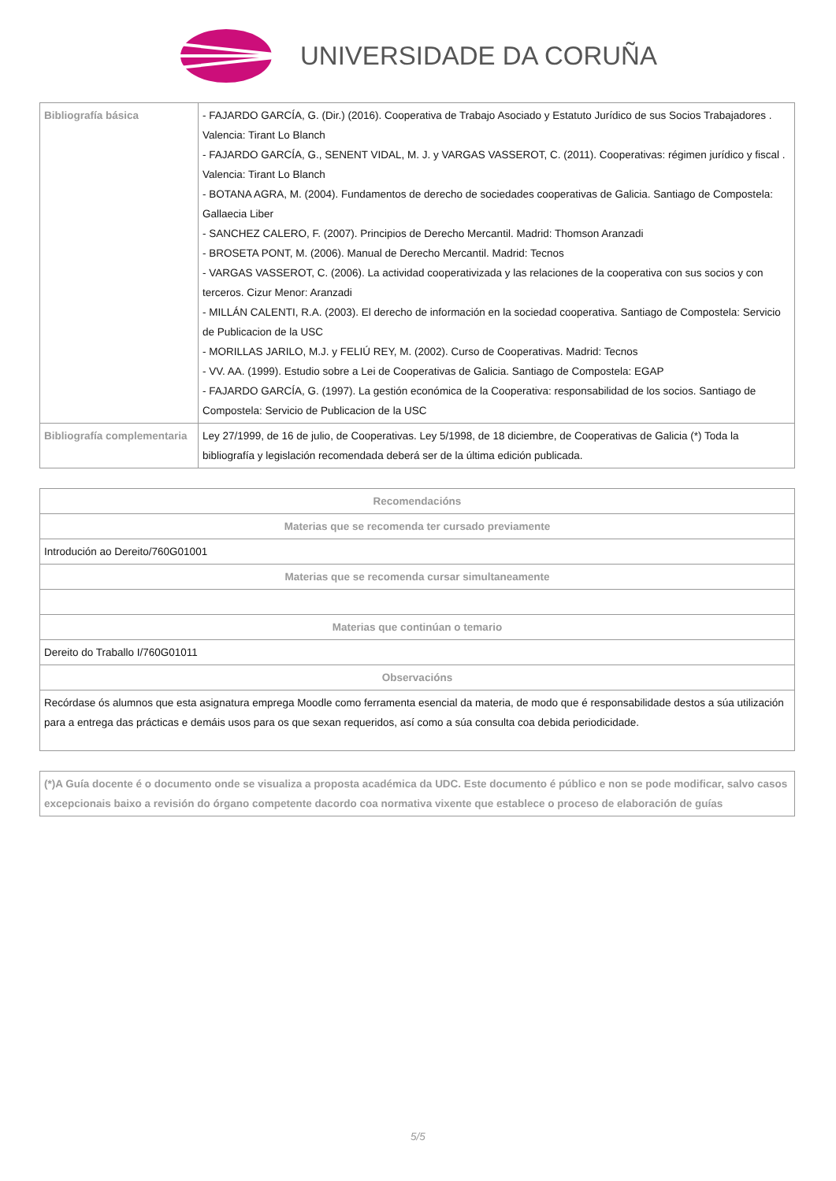UNIVERSIDADE DA CORUÑA
| Bibliografía básica | - FAJARDO GARCÍA, G. (Dir.) (2016). Cooperativa de Trabajo Asociado y Estatuto Jurídico de sus Socios Trabajadores . Valencia: Tirant Lo Blanch - FAJARDO GARCÍA, G., SENENT VIDAL, M. J. y VARGAS VASSEROT, C. (2011). Cooperativas: régimen jurídico y fiscal . Valencia: Tirant Lo Blanch - BOTANA AGRA, M. (2004). Fundamentos de derecho de sociedades cooperativas de Galicia. Santiago de Compostela: Gallaecia Liber - SANCHEZ CALERO, F. (2007). Principios de Derecho Mercantil. Madrid: Thomson Aranzadi - BROSETA PONT, M. (2006). Manual de Derecho Mercantil. Madrid: Tecnos - VARGAS VASSEROT, C. (2006). La actividad cooperativizada y las relaciones de la cooperativa con sus socios y con terceros. Cizur Menor: Aranzadi - MILLÁN CALENTI, R.A. (2003). El derecho de información en la sociedad cooperativa. Santiago de Compostela: Servicio de Publicacion de la USC - MORILLAS JARILO, M.J. y FELIÚ REY, M. (2002). Curso de Cooperativas. Madrid: Tecnos - VV. AA. (1999). Estudio sobre a Lei de Cooperativas de Galicia. Santiago de Compostela: EGAP - FAJARDO GARCÍA, G. (1997). La gestión económica de la Cooperativa: responsabilidad de los socios. Santiago de Compostela: Servicio de Publicacion de la USC |
| Bibliografía complementaria | Ley 27/1999, de 16 de julio, de Cooperativas. Ley 5/1998, de 18 diciembre, de Cooperativas de Galicia (*) Toda la bibliografía y legislación recomendada deberá ser de la última edición publicada. |
| Recomendacións |
| --- |
| Materias que se recomenda ter cursado previamente |
| Introdución ao Dereito/760G01001 |
| Materias que se recomenda cursar simultaneamente |
| Materias que continúan o temario |
| Dereito do Traballo I/760G01011 |
| Observacións |
| Recórdase ós alumnos que esta asignatura emprega Moodle como ferramenta esencial da materia, de modo que é responsabilidade destos a súa utilización para a entrega das prácticas e demáis usos para os que sexan requeridos, así como a súa consulta coa debida periodicidade. |
| (*)A Guía docente é o documento onde se visualiza a proposta académica da UDC. Este documento é público e non se pode modificar, salvo casos excepcionais baixo a revisión do órgano competente dacordo coa normativa vixente que establece o proceso de elaboración de guías |
5/5